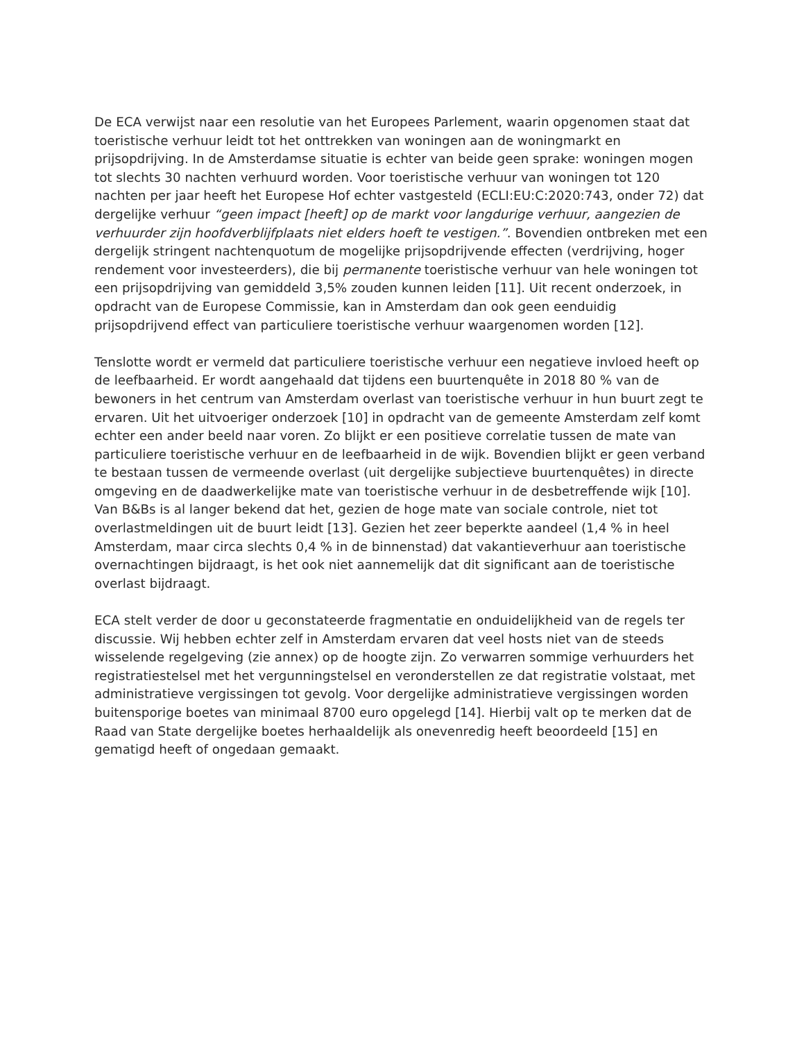De ECA verwijst naar een resolutie van het Europees Parlement, waarin opgenomen staat dat toeristische verhuur leidt tot het onttrekken van woningen aan de woningmarkt en prijsopdrijving. In de Amsterdamse situatie is echter van beide geen sprake: woningen mogen tot slechts 30 nachten verhuurd worden. Voor toeristische verhuur van woningen tot 120 nachten per jaar heeft het Europese Hof echter vastgesteld (ECLI:EU:C:2020:743, onder 72) dat dergelijke verhuur “geen impact [heeft] op de markt voor langdurige verhuur, aangezien de verhuurder zijn hoofdverblijfplaats niet elders hoeft te vestigen.”. Bovendien ontbreken met een dergelijk stringent nachtenquotum de mogelijke prijsopdrijvende effecten (verdrijving, hoger rendement voor investeerders), die bij permanente toeristische verhuur van hele woningen tot een prijsopdrijving van gemiddeld 3,5% zouden kunnen leiden [11]. Uit recent onderzoek, in opdracht van de Europese Commissie, kan in Amsterdam dan ook geen eenduidig prijsopdrijvend effect van particuliere toeristische verhuur waargenomen worden [12].
Tenslotte wordt er vermeld dat particuliere toeristische verhuur een negatieve invloed heeft op de leefbaarheid. Er wordt aangehaald dat tijdens een buurtenquête in 2018 80 % van de bewoners in het centrum van Amsterdam overlast van toeristische verhuur in hun buurt zegt te ervaren. Uit het uitvoeriger onderzoek [10] in opdracht van de gemeente Amsterdam zelf komt echter een ander beeld naar voren. Zo blijkt er een positieve correlatie tussen de mate van particuliere toeristische verhuur en de leefbaarheid in de wijk. Bovendien blijkt er geen verband te bestaan tussen de vermeende overlast (uit dergelijke subjectieve buurtenquêtes) in directe omgeving en de daadwerkelijke mate van toeristische verhuur in de desbetreffende wijk [10]. Van B&Bs is al langer bekend dat het, gezien de hoge mate van sociale controle, niet tot overlastmeldingen uit de buurt leidt [13]. Gezien het zeer beperkte aandeel (1,4 % in heel Amsterdam, maar circa slechts 0,4 % in de binnenstad) dat vakantieverhuur aan toeristische overnachtingen bijdraagt, is het ook niet aannemelijk dat dit significant aan de toeristische overlast bijdraagt.
ECA stelt verder de door u geconstateerde fragmentatie en onduidelijkheid van de regels ter discussie. Wij hebben echter zelf in Amsterdam ervaren dat veel hosts niet van de steeds wisselende regelgeving (zie annex) op de hoogte zijn. Zo verwarren sommige verhuurders het registratiestelsel met het vergunningstelsel en veronderstellen ze dat registratie volstaat, met administratieve vergissingen tot gevolg. Voor dergelijke administratieve vergissingen worden buitensporige boetes van minimaal 8700 euro opgelegd [14]. Hierbij valt op te merken dat de Raad van State dergelijke boetes herhaaldelijk als onevenredig heeft beoordeeld [15] en gematigd heeft of ongedaan gemaakt.